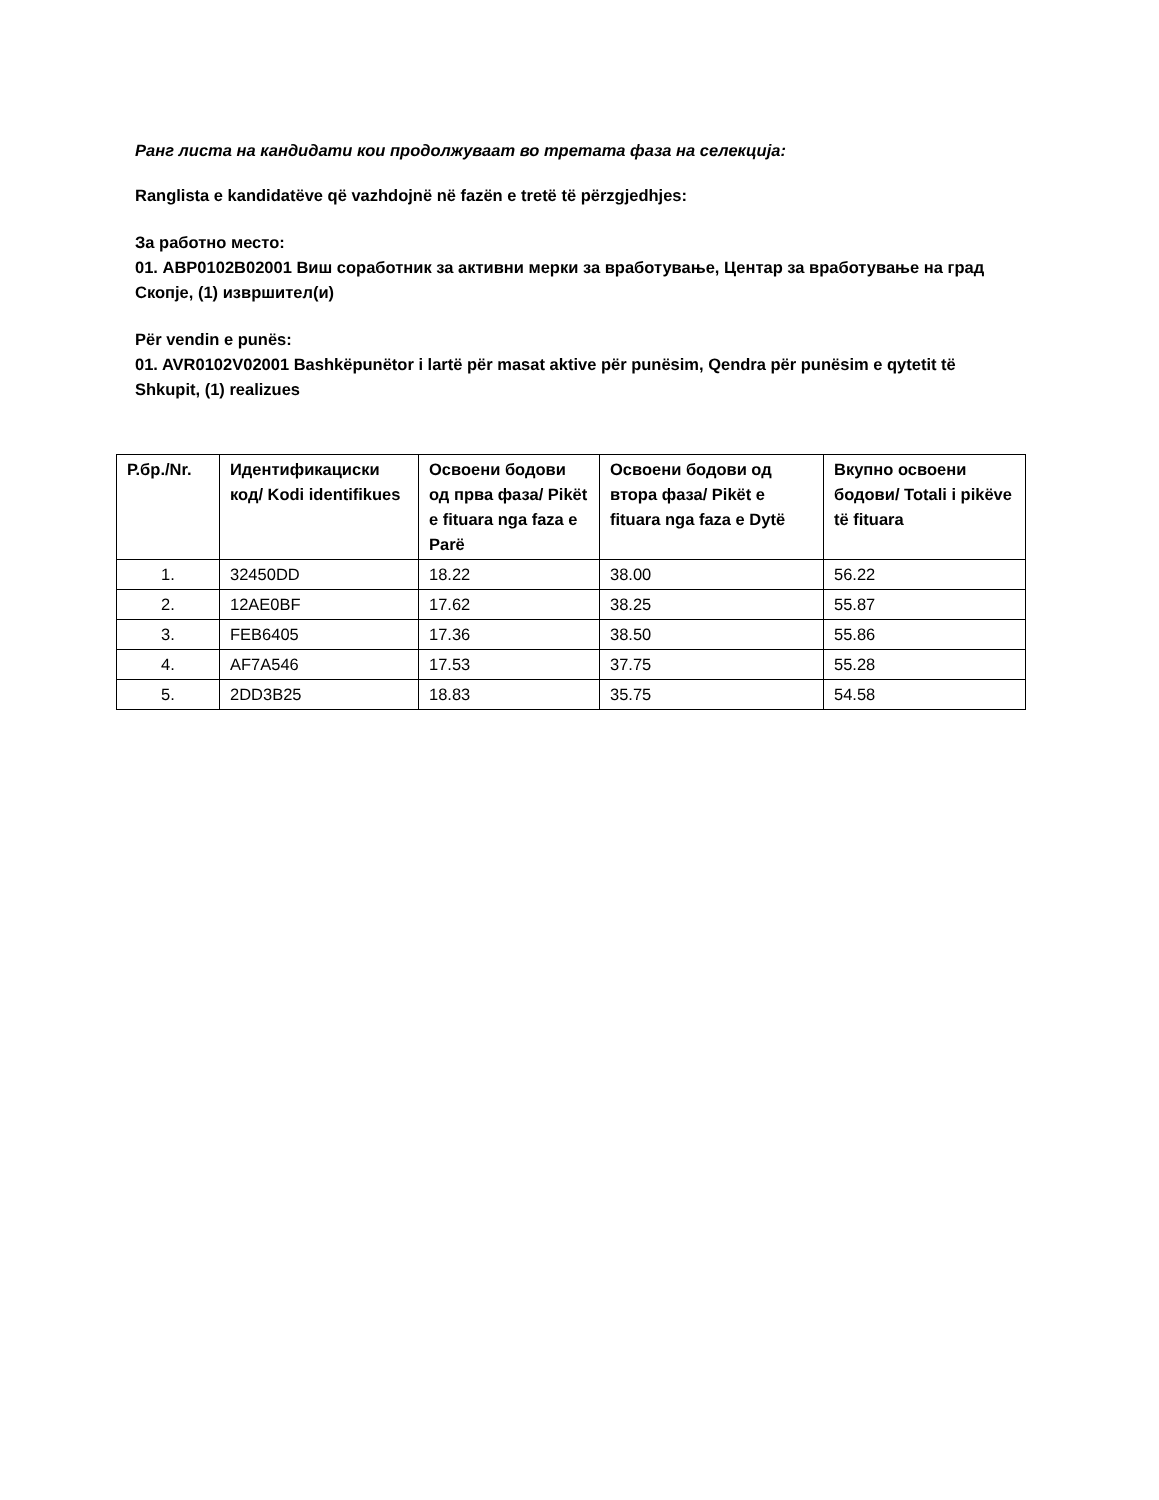Ранг листа на кандидати кои продолжуваат во третата фаза на селекција:
Ranglista e kandidatëve që vazhdojnë në fazën e tretë të përzgjedhjes:
За работно место:
01. АВР0102В02001 Виш соработник за активни мерки за вработување, Центар за вработување на град Скопје, (1) извршител(и)
Për vendin e punës:
01. AVR0102V02001 Bashkëpunëtor i lartë për masat aktive për punësim, Qendra për punësim e qytetit të Shkupit, (1) realizues
| Р.бр./Nr. | Идентификациски код/ Kodi identifikues | Освоени бодови од прва фаза/ Pikët e fituara nga faza e Parë | Освоени бодови од втора фаза/ Pikët e fituara nga faza e Dytë | Вкупно освоени бодови/ Totali i pikëve të fituara |
| --- | --- | --- | --- | --- |
| 1. | 32450DD | 18.22 | 38.00 | 56.22 |
| 2. | 12AE0BF | 17.62 | 38.25 | 55.87 |
| 3. | FEB6405 | 17.36 | 38.50 | 55.86 |
| 4. | AF7A546 | 17.53 | 37.75 | 55.28 |
| 5. | 2DD3B25 | 18.83 | 35.75 | 54.58 |